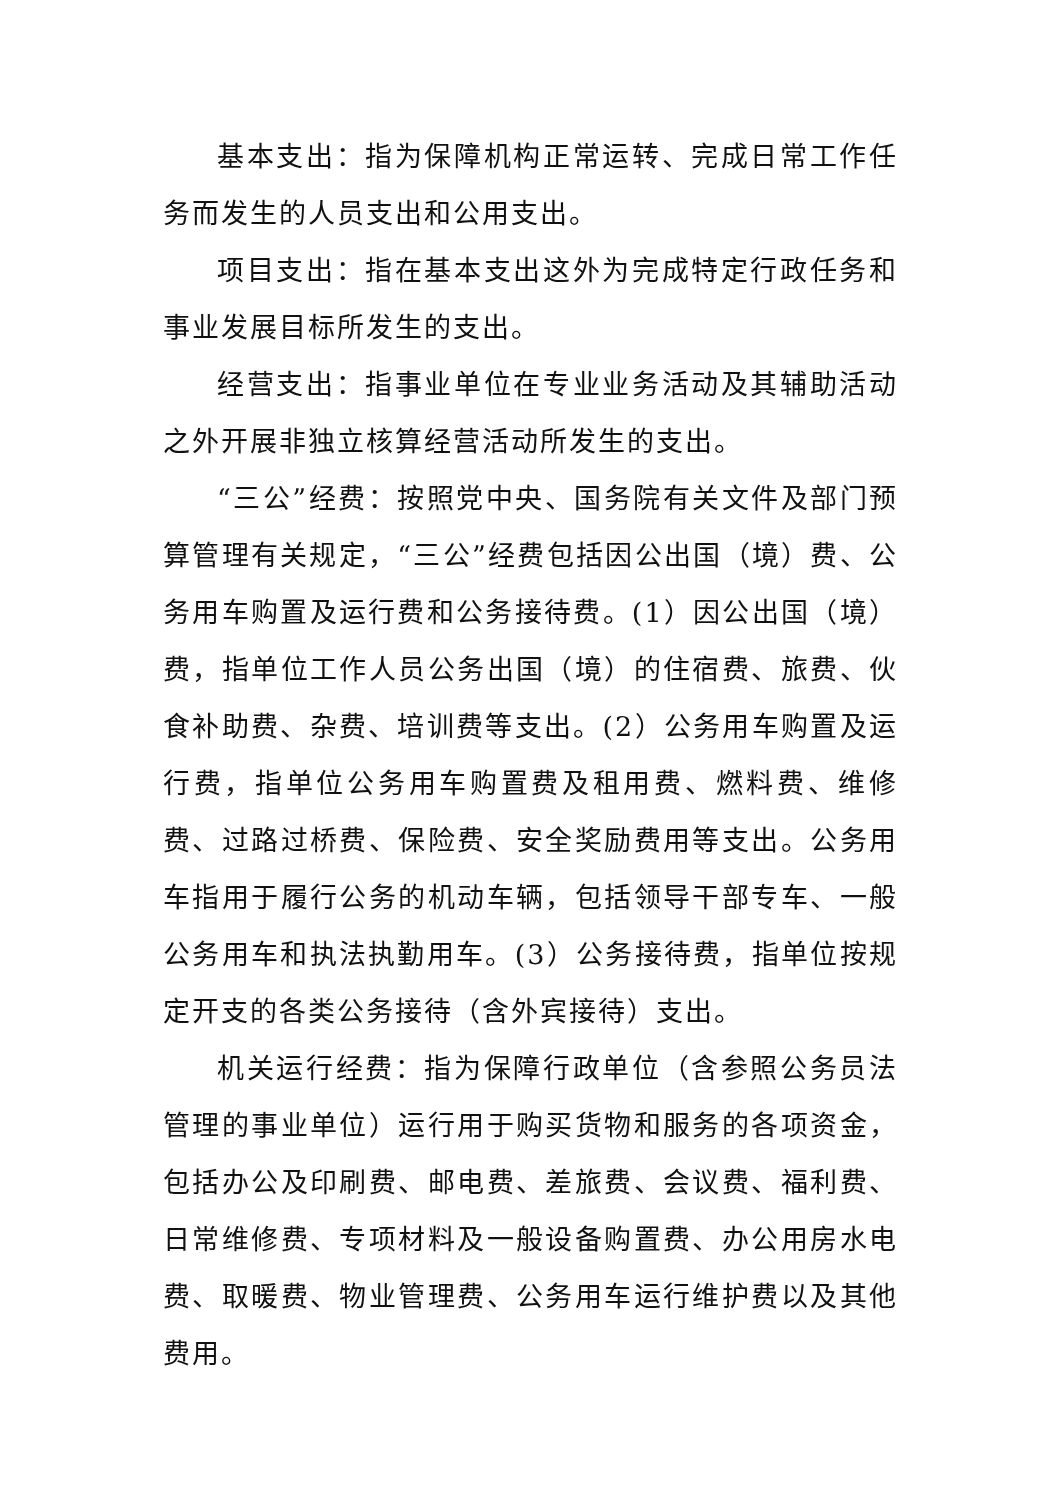基本支出：指为保障机构正常运转、完成日常工作任务而发生的人员支出和公用支出。
项目支出：指在基本支出这外为完成特定行政任务和事业发展目标所发生的支出。
经营支出：指事业单位在专业业务活动及其辅助活动之外开展非独立核算经营活动所发生的支出。
“三公”经费：按照党中央、国务院有关文件及部门预算管理有关规定，“三公”经费包括因公出国（境）费、公务用车购置及运行费和公务接待费。(1）因公出国（境）费，指单位工作人员公务出国（境）的住宿费、旅费、伙食补助费、杂费、培训费等支出。(2）公务用车购置及运行费，指单位公务用车购置费及租用费、燃料费、维修费、过路过桥费、保险费、安全奖励费用等支出。公务用车指用于履行公务的机动车辆，包括领导干部专车、一般公务用车和执法执勤用车。(3）公务接待费，指单位按规定开支的各类公务接待（含外宾接待）支出。
机关运行经费：指为保障行政单位（含参照公务员法管理的事业单位）运行用于购买货物和服务的各项资金，包括办公及印刷费、邮电费、差旅费、会议费、福利费、日常维修费、专项材料及一般设备购置费、办公用房水电费、取暖费、物业管理费、公务用车运行维护费以及其他费用。